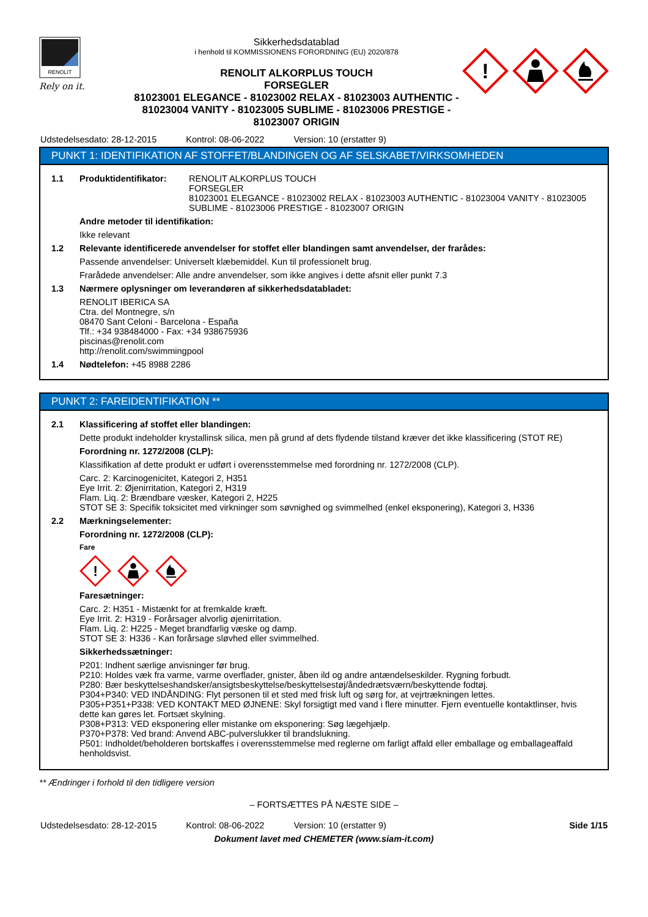RENOLIT
Rely on it.
Sikkerhedsdatablad
i henhold til KOMMISSIONENS FORORDNING (EU) 2020/878
RENOLIT ALKORPLUS TOUCH
FORSEGLER
81023001 ELEGANCE - 81023002 RELAX - 81023003 AUTHENTIC - 81023004 VANITY - 81023005 SUBLIME - 81023006 PRESTIGE - 81023007 ORIGIN
!
Udstedelsesdato: 28-12-2015 Kontrol: 08-06-2022 Version: 10 (erstatter 9)
PUNKT 1: IDENTIFIKATION AF STOFFET/BLANDINGEN OG AF SELSKABET/VIRKSOMHEDEN
1.1 Produktidentifikator: RENOLIT ALKORPLUS TOUCH
FORSEGLER
81023001 ELEGANCE - 81023002 RELAX - 81023003 AUTHENTIC - 81023004 VANITY - 81023005 SUBLIME - 81023006 PRESTIGE - 81023007 ORIGIN
Andre metoder til identifikation:
Ikke relevant
1.2 Relevante identificerede anvendelser for stoffet eller blandingen samt anvendelser, der frarådes:
Passende anvendelser: Universelt klæbemiddel. Kun til professionelt brug.
Frarådede anvendelser: Alle andre anvendelser, som ikke angives i dette afsnit eller punkt 7.3
1.3 Nærmere oplysninger om leverandøren af sikkerhedsdatabladet:
RENOLIT IBERICA SA
Ctra. del Montnegre, s/n
08470 Sant Celoni - Barcelona - España
Tlf.: +34 938484000 - Fax: +34 938675936
piscinas@renolit.com
http://renolit.com/swimmingpool
1.4 Nødtelefon: +45 8988 2286
PUNKT 2: FAREIDENTIFIKATION **
2.1 Klassificering af stoffet eller blandingen:
Dette produkt indeholder krystallinsk silica, men på grund af dets flydende tilstand kræver det ikke klassificering (STOT RE)
Forordning nr. 1272/2008 (CLP):
Klassifikation af dette produkt er udført i overensstemmelse med forordning nr. 1272/2008 (CLP).
Carc. 2: Karcinogenicitet, Kategori 2, H351
Eye Irrit. 2: Øjenirritation, Kategori 2, H319
Flam. Liq. 2: Brændbare væsker, Kategori 2, H225
STOT SE 3: Specifik toksicitet med virkninger som søvnighed og svimmelhed (enkel eksponering), Kategori 3, H336
2.2 Mærkningselementer:
Forordning nr. 1272/2008 (CLP):
Fare
!
Faresætninger:
Carc. 2: H351 - Mistænkt for at fremkalde kræft.
Eye Irrit. 2: H319 - Forårsager alvorlig øjenirritation.
Flam. Liq. 2: H225 - Meget brandfarlig væske og damp.
STOT SE 3: H336 - Kan forårsage sløvhed eller svimmelhed.
Sikkerhedssætninger:
P201: Indhent særlige anvisninger før brug.
P210: Holdes væk fra varme, varme overflader, gnister, åben ild og andre antændelseskilder. Rygning forbudt.
P280: Bær beskyttelseshandsker/ansigtsbeskyttelse/beskyttelsestøj/åndedrætsværn/beskyttende fodtøj.
P304+P340: VED INDÅNDING: Flyt personen til et sted med frisk luft og sørg for, at vejrtrækningen lettes.
P305+P351+P338: VED KONTAKT MED ØJNENE: Skyl forsigtigt med vand i flere minutter. Fjern eventuelle kontaktlinser, hvis dette kan gøres let. Fortsæt skylning.
P308+P313: VED eksponering eller mistanke om eksponering: Søg lægehjælp.
P370+P378: Ved brand: Anvend ABC-pulverslukker til brandslukning.
P501: Indholdet/beholderen bortskaffes i overensstemmelse med reglerne om farligt affald eller emballage og emballageaffald henholdsvist.
** Ændringer i forhold til den tidligere version
– FORTSÆTTES PÅ NÆSTE SIDE –
Udstedelsesdato: 28-12-2015 Kontrol: 08-06-2022 Version: 10 (erstatter 9) Side 1/15
Dokument lavet med CHEMETER (www.siam-it.com)